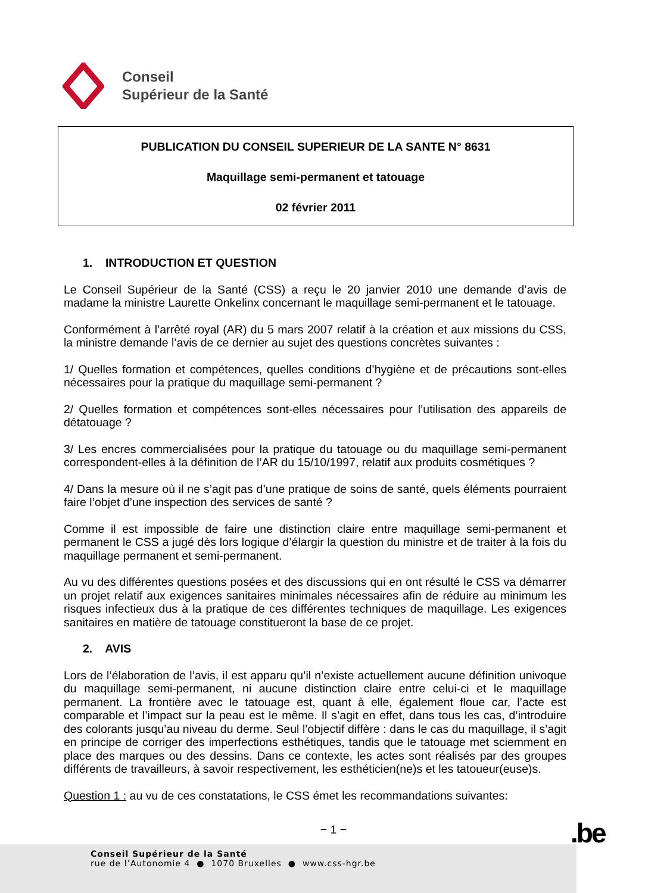Conseil
Supérieur de la Santé
PUBLICATION DU CONSEIL SUPERIEUR DE LA SANTE N° 8631
Maquillage semi-permanent et tatouage
02 février 2011
1. INTRODUCTION ET QUESTION
Le Conseil Supérieur de la Santé (CSS) a reçu le 20 janvier 2010 une demande d’avis de madame la ministre Laurette Onkelinx concernant le maquillage semi-permanent et le tatouage.
Conformément à l’arrêté royal (AR) du 5 mars 2007 relatif à la création et aux missions du CSS, la ministre demande l’avis de ce dernier au sujet des questions concrètes suivantes :
1/ Quelles formation et compétences, quelles conditions d’hygiène et de précautions sont-elles nécessaires pour la pratique du maquillage semi-permanent ?
2/ Quelles formation et compétences sont-elles nécessaires pour l’utilisation des appareils de détatouage ?
3/ Les encres commercialisées pour la pratique du tatouage ou du maquillage semi-permanent correspondent-elles à la définition de l’AR du 15/10/1997, relatif aux produits cosmétiques ?
4/ Dans la mesure où il ne s’agit pas d’une pratique de soins de santé, quels éléments pourraient faire l’objet d’une inspection des services de santé ?
Comme il est impossible de faire une distinction claire entre maquillage semi-permanent et permanent le CSS a jugé dès lors logique d’élargir la question du ministre et de traiter à la fois du maquillage permanent et semi-permanent.
Au vu des différentes questions posées et des discussions qui en ont résulté le CSS va démarrer un projet relatif aux exigences sanitaires minimales nécessaires afin de réduire au minimum les risques infectieux dus à la pratique de ces différentes techniques de maquillage. Les exigences sanitaires en matière de tatouage constitueront la base de ce projet.
2. AVIS
Lors de l’élaboration de l’avis, il est apparu qu’il n’existe actuellement aucune définition univoque du maquillage semi-permanent, ni aucune distinction claire entre celui-ci et le maquillage permanent. La frontière avec le tatouage est, quant à elle, également floue car, l’acte est comparable et l’impact sur la peau est le même. Il s’agit en effet, dans tous les cas, d’introduire des colorants jusqu’au niveau du derme. Seul l’objectif diffère : dans le cas du maquillage, il s’agit en principe de corriger des imperfections esthétiques, tandis que le tatouage met sciemment en place des marques ou des dessins. Dans ce contexte, les actes sont réalisés par des groupes différents de travailleurs, à savoir respectivement, les esthéticien(ne)s et les tatoueur(euse)s.
Question 1 : au vu de ces constatations, le CSS émet les recommandations suivantes:
− 1 − .be
Conseil Supérieur de la Santé
rue de l’Autonomie 4 ● 1070 Bruxelles ● www.css-hgr.be